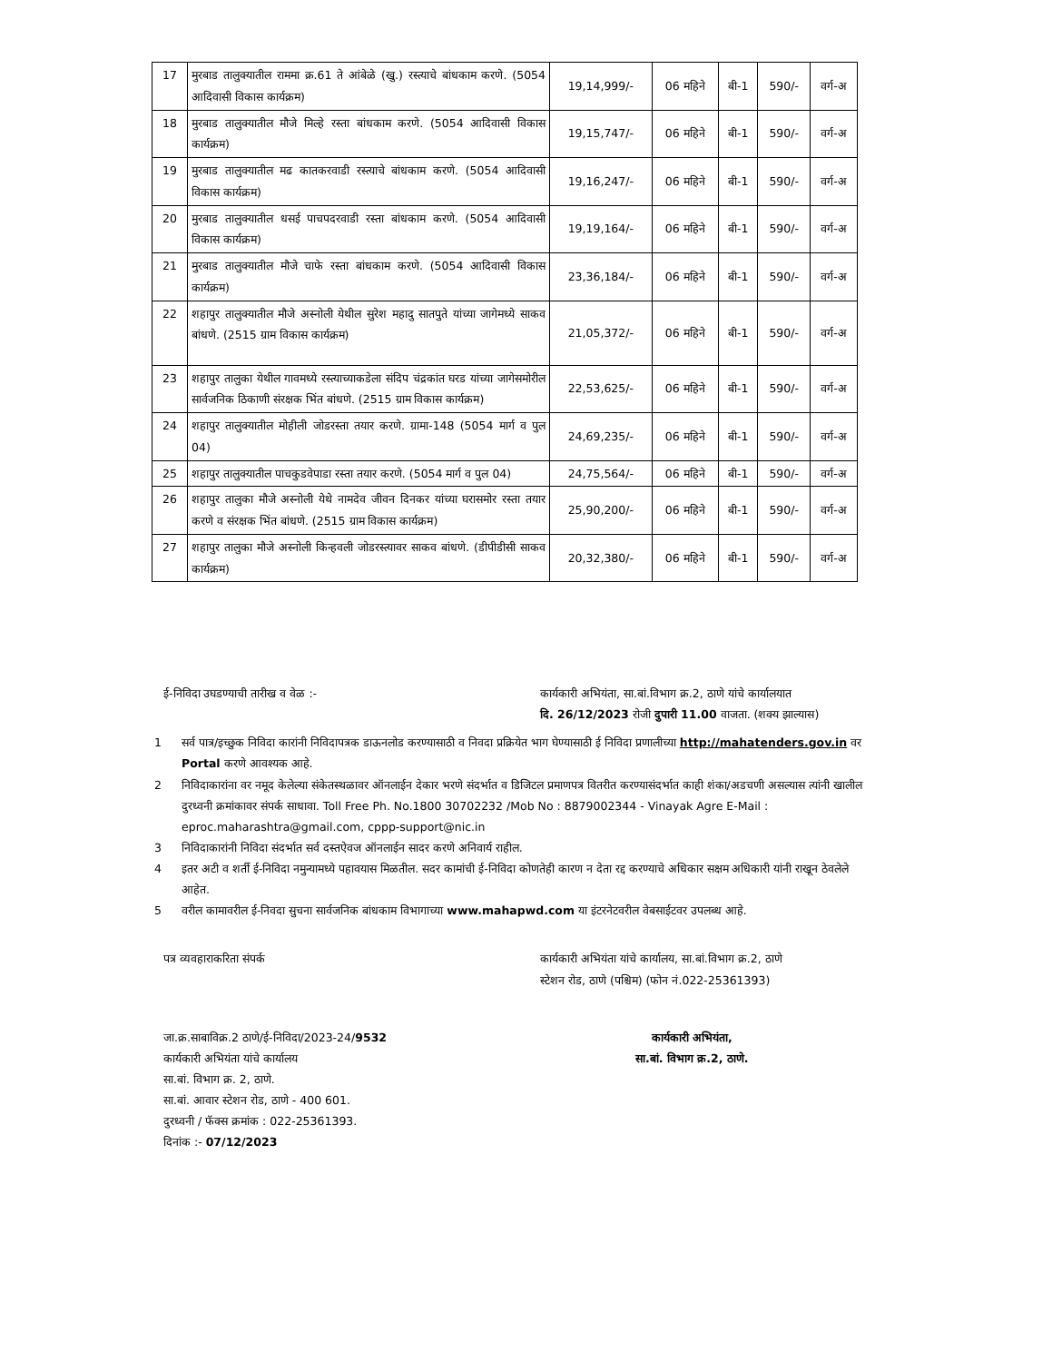| 17 | मुरबाड तालुक्यातील राममा क्र.61 ते आंबेळे (खु.) रस्त्याचे बांधकाम करणे. (5054 आदिवासी विकास कार्यक्रम) | 19,14,999/- | 06 महिने | बी-1 | 590/- | वर्ग-अ |
| 18 | मुरबाड तालुक्यातील मौजे मिल्हे रस्ता बांधकाम करणे. (5054 आदिवासी विकास कार्यक्रम) | 19,15,747/- | 06 महिने | बी-1 | 590/- | वर्ग-अ |
| 19 | मुरबाड तालुक्यातील मढ कातकरवाडी रस्त्याचे बांधकाम करणे. (5054 आदिवासी विकास कार्यक्रम) | 19,16,247/- | 06 महिने | बी-1 | 590/- | वर्ग-अ |
| 20 | मुरबाड तालुक्यातील धसई पाचपदरवाडी रस्ता बांधकाम करणे. (5054 आदिवासी विकास कार्यक्रम) | 19,19,164/- | 06 महिने | बी-1 | 590/- | वर्ग-अ |
| 21 | मुरबाड तालुक्यातील मौजे चाफे रस्ता बांधकाम करणे. (5054 आदिवासी विकास कार्यक्रम) | 23,36,184/- | 06 महिने | बी-1 | 590/- | वर्ग-अ |
| 22 | शहापुर तालुक्यातील मौजे अस्नोली येथील सुरेश महादु सातपुते यांच्या जागेमध्ये साकव बांधणे. (2515 ग्राम विकास कार्यक्रम) | 21,05,372/- | 06 महिने | बी-1 | 590/- | वर्ग-अ |
| 23 | शहापुर तालुका येथील गावमध्ये रस्त्याच्याकडेला संदिप चंद्रकांत घरड यांच्या जागेसमोरील सार्वजनिक ठिकाणी संरक्षक भिंत बांधणे. (2515 ग्राम विकास कार्यक्रम) | 22,53,625/- | 06 महिने | बी-1 | 590/- | वर्ग-अ |
| 24 | शहापुर तालुक्यातील मोहीली जोडरस्ता तयार करणे. ग्रामा-148 (5054 मार्ग व पुल 04) | 24,69,235/- | 06 महिने | बी-1 | 590/- | वर्ग-अ |
| 25 | शहापुर तालुक्यातील पाचकुडवेपाडा रस्ता तयार करणे. (5054 मार्ग व पुल 04) | 24,75,564/- | 06 महिने | बी-1 | 590/- | वर्ग-अ |
| 26 | शहापुर तालुका मौजे अस्नोली येथे नामदेव जीवन दिनकर यांच्या घरासमोर रस्ता तयार करणे व संरक्षक भिंत बांधणे. (2515 ग्राम विकास कार्यक्रम) | 25,90,200/- | 06 महिने | बी-1 | 590/- | वर्ग-अ |
| 27 | शहापुर तालुका मौजे अस्नोली किन्हवली जोडरस्त्यावर साकव बांधणे. (डीपीडीसी साकव कार्यक्रम) | 20,32,380/- | 06 महिने | बी-1 | 590/- | वर्ग-अ |
ई-निविदा उघडण्याची तारीख व वेळ :- कार्यकारी अभियंता, सा.बां.विभाग क्र.2, ठाणे यांचे कार्यालयात
दि. 26/12/2023 रोजी दुपारी 11.00 वाजता. (शक्य झाल्यास)
1 सर्व पात्र/इच्छुक निविदा कारांनी निविदापत्रक डाऊनलोड करण्यासाठी व निवदा प्रक्रियेत भाग घेण्यासाठी ई निविदा प्रणालीच्या http://mahatenders.gov.in वर Portal करणे आवश्यक आहे.
2 निविदाकारांना वर नमूद केलेल्या संकेतस्थळावर ऑनलाईन देकार भरणे संदर्भात व डिजिटल प्रमाणपत्र वितरीत करण्यासंदर्भात काही शंका/अडचणी असल्यास त्यांनी खालील दुरध्वनी क्रमांकावर संपर्क साधावा. Toll Free Ph. No.1800 30702232 /Mob No : 8879002344 - Vinayak Agre E-Mail : eproc.maharashtra@gmail.com, cppp-support@nic.in
3 निविदाकारांनी निविदा संदर्भात सर्व दस्तऐवज ऑनलाईन सादर करणे अनिवार्य राहील.
4 इतर अटी व शर्ती ई-निविदा नमुन्यामध्ये पहावयास मिळतील. सदर कामांची ई-निविदा कोणतेही कारण न देता रद्द करण्याचे अधिकार सक्षम अधिकारी यांनी राखून ठेवलेले आहेत.
5 वरील कामावरील ई-निवदा सुचना सार्वजनिक बांधकाम विभागाच्या www.mahapwd.com या इंटरनेटवरील वेबसाईटवर उपलब्ध आहे.
पत्र व्यवहाराकरिता संपर्क कार्यकारी अभियंता यांचे कार्यालय, सा.बां.विभाग क्र.2, ठाणे
स्टेशन रोड, ठाणे (पश्चिम) (फोन नं.022-25361393)
जा.क्र.साबाविक्र.2 ठाणे/ई-निविदा/2023-24/9532
कार्यकारी अभियंता यांचे कार्यालय
सा.बां. विभाग क्र. 2, ठाणे.
सा.बां. आवार स्टेशन रोड, ठाणे - 400 601.
दुरध्वनी / फॅक्स क्रमांक : 022-25361393.
दिनांक :- 07/12/2023
कार्यकारी अभियंता,
सा.बां. विभाग क्र.2, ठाणे.